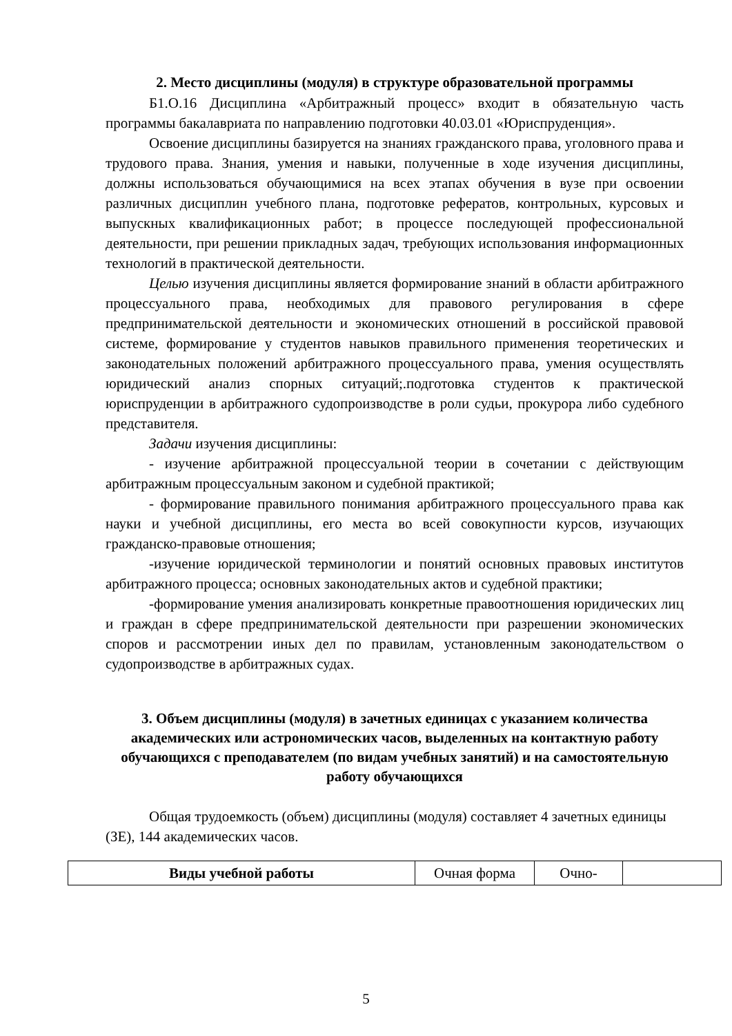2. Место дисциплины (модуля) в структуре образовательной программы
Б1.О.16 Дисциплина «Арбитражный процесс» входит в обязательную часть программы бакалавриата по направлению подготовки 40.03.01 «Юриспруденция».
Освоение дисциплины базируется на знаниях гражданского права, уголовного права и трудового права. Знания, умения и навыки, полученные в ходе изучения дисциплины, должны использоваться обучающимися на всех этапах обучения в вузе при освоении различных дисциплин учебного плана, подготовке рефератов, контрольных, курсовых и выпускных квалификационных работ; в процессе последующей профессиональной деятельности, при решении прикладных задач, требующих использования информационных технологий в практической деятельности.
Целью изучения дисциплины является формирование знаний в области арбитражного процессуального права, необходимых для правового регулирования в сфере предпринимательской деятельности и экономических отношений в российской правовой системе, формирование у студентов навыков правильного применения теоретических и законодательных положений арбитражного процессуального права, умения осуществлять юридический анализ спорных ситуаций;.подготовка студентов к практической юриспруденции в арбитражного судопроизводстве в роли судьи, прокурора либо судебного представителя.
Задачи изучения дисциплины:
- изучение арбитражной процессуальной теории в сочетании с действующим арбитражным процессуальным законом и судебной практикой;
- формирование правильного понимания арбитражного процессуального права как науки и учебной дисциплины, его места во всей совокупности курсов, изучающих гражданско-правовые отношения;
-изучение юридической терминологии и понятий основных правовых институтов арбитражного процесса; основных законодательных актов и судебной практики;
-формирование умения анализировать конкретные правоотношения юридических лиц и граждан в сфере предпринимательской деятельности при разрешении экономических споров и рассмотрении иных дел по правилам, установленным законодательством о судопроизводстве в арбитражных судах.
3. Объем дисциплины (модуля) в зачетных единицах с указанием количества академических или астрономических часов, выделенных на контактную работу обучающихся с преподавателем (по видам учебных занятий) и на самостоятельную работу обучающихся
Общая трудоемкость (объем) дисциплины (модуля) составляет 4 зачетных единицы (ЗЕ), 144 академических часов.
| Виды учебной работы | Очная форма | Очно- | |
5